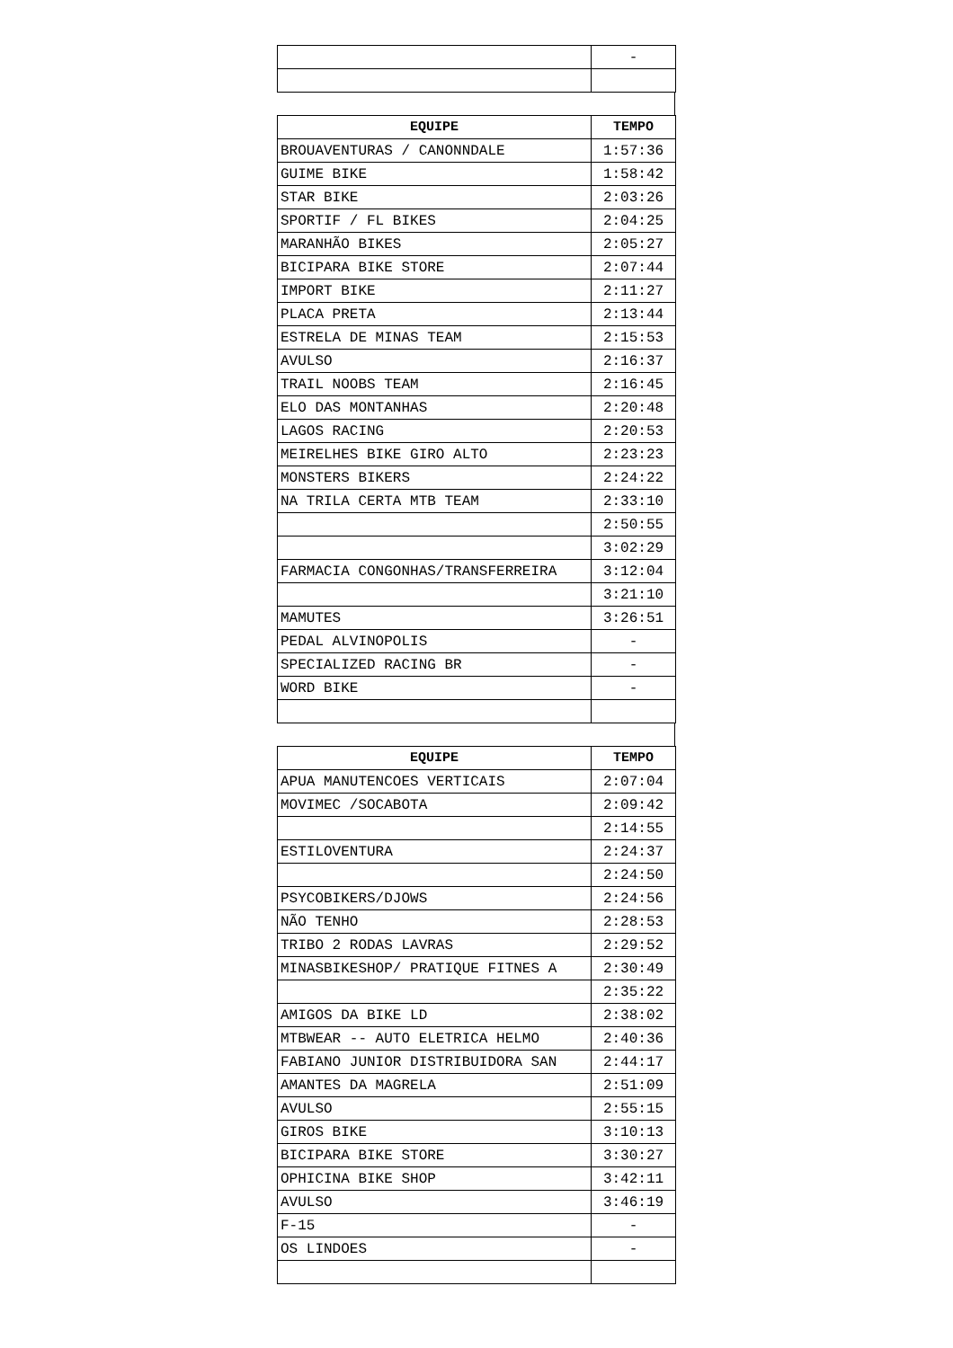| | - |
| EQUIPE | TEMPO |
| --- | --- |
| BROUAVENTURAS / CANONNDALE | 1:57:36 |
| GUIME BIKE | 1:58:42 |
| STAR BIKE | 2:03:26 |
| SPORTIF / FL BIKES | 2:04:25 |
| MARANHÃO BIKES | 2:05:27 |
| BICIPARA BIKE STORE | 2:07:44 |
| IMPORT BIKE | 2:11:27 |
| PLACA PRETA | 2:13:44 |
| ESTRELA DE MINAS TEAM | 2:15:53 |
| AVULSO | 2:16:37 |
| TRAIL NOOBS TEAM | 2:16:45 |
| ELO DAS MONTANHAS | 2:20:48 |
| LAGOS RACING | 2:20:53 |
| MEIRELHES BIKE GIRO ALTO | 2:23:23 |
| MONSTERS BIKERS | 2:24:22 |
| NA TRILA CERTA MTB TEAM | 2:33:10 |
| | 2:50:55 |
| | 3:02:29 |
| FARMACIA CONGONHAS/TRANSFERREIRA | 3:12:04 |
| | 3:21:10 |
| MAMUTES | 3:26:51 |
| PEDAL ALVINOPOLIS | - |
| SPECIALIZED RACING BR | - |
| WORD BIKE | - |
| EQUIPE | TEMPO |
| --- | --- |
| APUA MANUTENCOES VERTICAIS | 2:07:04 |
| MOVIMEC /SOCABOTA | 2:09:42 |
| | 2:14:55 |
| ESTILOVENTURA | 2:24:37 |
| | 2:24:50 |
| PSYCOBIKERS/DJOWS | 2:24:56 |
| NÃO TENHO | 2:28:53 |
| TRIBO 2 RODAS LAVRAS | 2:29:52 |
| MINASBIKESHOP/ PRATIQUE FITNES A | 2:30:49 |
| | 2:35:22 |
| AMIGOS DA BIKE LD | 2:38:02 |
| MTBWEAR -- AUTO ELETRICA HELMO | 2:40:36 |
| FABIANO JUNIOR DISTRIBUIDORA SAN | 2:44:17 |
| AMANTES DA MAGRELA | 2:51:09 |
| AVULSO | 2:55:15 |
| GIROS BIKE | 3:10:13 |
| BICIPARA BIKE STORE | 3:30:27 |
| OPHICINA BIKE SHOP | 3:42:11 |
| AVULSO | 3:46:19 |
| F-15 | - |
| OS LINDOES | - |